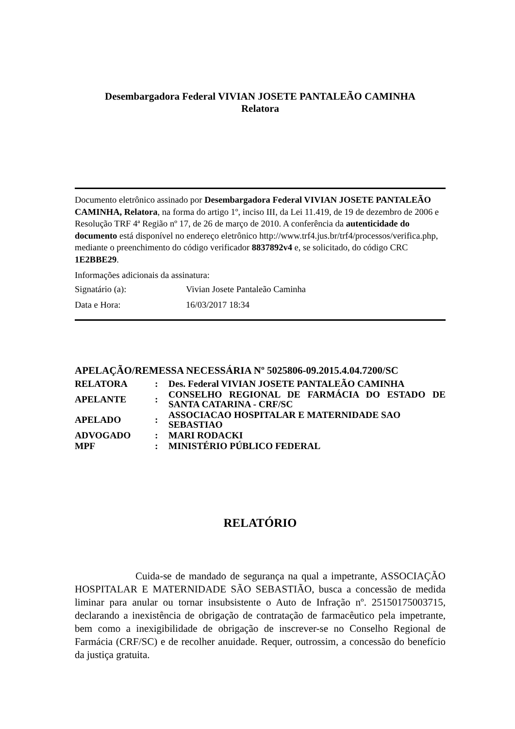Desembargadora Federal VIVIAN JOSETE PANTALEÃO CAMINHA
Relatora
Documento eletrônico assinado por Desembargadora Federal VIVIAN JOSETE PANTALEÃO CAMINHA, Relatora, na forma do artigo 1º, inciso III, da Lei 11.419, de 19 de dezembro de 2006 e Resolução TRF 4ª Região nº 17, de 26 de março de 2010. A conferência da autenticidade do documento está disponível no endereço eletrônico http://www.trf4.jus.br/trf4/processos/verifica.php, mediante o preenchimento do código verificador 8837892v4 e, se solicitado, do código CRC 1E2BBE29.
Informações adicionais da assinatura:
| Signatário (a): | Vivian Josete Pantaleão Caminha |
| Data e Hora: | 16/03/2017 18:34 |
APELAÇÃO/REMESSA NECESSÁRIA Nº 5025806-09.2015.4.04.7200/SC
| RELATORA | : | Des. Federal VIVIAN JOSETE PANTALEÃO CAMINHA |
| APELANTE | : | CONSELHO REGIONAL DE FARMÁCIA DO ESTADO DE SANTA CATARINA - CRF/SC |
| APELADO | : | ASSOCIACAO HOSPITALAR E MATERNIDADE SAO SEBASTIAO |
| ADVOGADO | : | MARI RODACKI |
| MPF | : | MINISTÉRIO PÚBLICO FEDERAL |
RELATÓRIO
Cuida-se de mandado de segurança na qual a impetrante, ASSOCIAÇÃO HOSPITALAR E MATERNIDADE SÃO SEBASTIÃO, busca a concessão de medida liminar para anular ou tornar insubsistente o Auto de Infração nº. 25150175003715, declarando a inexistência de obrigação de contratação de farmacêutico pela impetrante, bem como a inexigibilidade de obrigação de inscrever-se no Conselho Regional de Farmácia (CRF/SC) e de recolher anuidade. Requer, outrossim, a concessão do benefício da justiça gratuita.